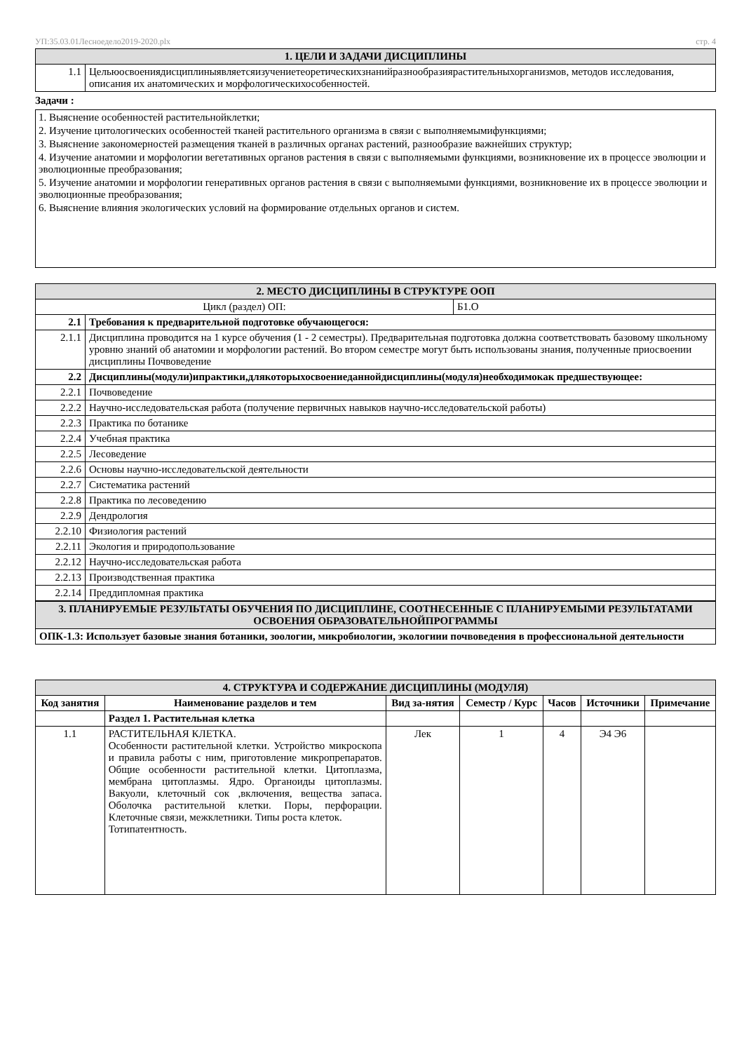УП:35.03.01Лесноеделo2019-2020.plx стр. 4
| 1. ЦЕЛИ И ЗАДАЧИ ДИСЦИПЛИНЫ | |
| 1.1 | Цельюосвоениядисциплиныявляетсяизучениетеоретическихзнанийразнообразиярастительныхорганизмов, методов исследования, описания их анатомических и морфологическихособенностей. |
Задачи :
1. Выяснение особенностей растительнойклетки;
2. Изучение цитологических особенностей тканей растительного организма в связи с выполняемымифункциями;
3. Выяснение закономерностей размещения тканей в различных органах растений, разнообразие важнейших структур;
4. Изучение анатомии и морфологии вегетативных органов растения в связи с выполняемыми функциями, возникновение их в процессе эволюции и эволюционные преобразования;
5. Изучение анатомии и морфологии генеративных органов растения в связи с выполняемыми функциями, возникновение их в процессе эволюции и эволюционные преобразования;
6. Выяснение влияния экологических условий на формирование отдельных органов и систем.
| 2. МЕСТО ДИСЦИПЛИНЫ В СТРУКТУРЕ ООП | | |
| Цикл (раздел) ОП: | | Б1.О |
| 2.1 | Требования к предварительной подготовке обучающегося: | |
| 2.1.1 | Дисциплина проводится на 1 курсе обучения (1 - 2 семестры). Предварительная подготовка должна соответствовать базовому школьному уровню знаний об анатомии и морфологии растений. Во втором семестре могут быть использованы знания, полученные приосвоении дисциплины Почвоведение | |
| 2.2 | Дисциплины(модули)ипрактики,длякоторыхосвоениеданнойдисциплины(модуля)необходимокак предшествующее: | |
| 2.2.1 | Почвоведение | |
| 2.2.2 | Научно-исследовательская работа (получение первичных навыков научно-исследовательской работы) | |
| 2.2.3 | Практика по ботанике | |
| 2.2.4 | Учебная практика | |
| 2.2.5 | Лесоведение | |
| 2.2.6 | Основы научно-исследовательской деятельности | |
| 2.2.7 | Систематика растений | |
| 2.2.8 | Практика по лесоведению | |
| 2.2.9 | Дендрология | |
| 2.2.10 | Физиология растений | |
| 2.2.11 | Экология и природопользование | |
| 2.2.12 | Научно-исследовательская работа | |
| 2.2.13 | Производственная практика | |
| 2.2.14 | Преддипломная практика | |
| 3. ПЛАНИРУЕМЫЕ РЕЗУЛЬТАТЫ ОБУЧЕНИЯ ПО ДИСЦИПЛИНЕ, СООТНЕСЕННЫЕ С ПЛАНИРУЕМЫМИ РЕЗУЛЬТАТАМИ ОСВОЕНИЯ ОБРАЗОВАТЕЛЬНОЙПРОГРАММЫ |
| ОПК-1.3: Использует базовые знания ботаники, зоологии, микробиологии, экологиии почвоведения в профессиональной деятельности |
| 4. СТРУКТУРА И СОДЕРЖАНИЕ ДИСЦИПЛИНЫ (МОДУЛЯ) | | | | | | |
| Код занятия | Наименование разделов и тем | Вид за-нятия | Семестр / Курс | Часов | Источники | Примечание |
| | Раздел 1. Растительная клетка | | | | | |
| 1.1 | РАСТИТЕЛЬНАЯ КЛЕТКА. Особенности растительной клетки. Устройство микроскопа и правила работы с ним, приготовление микропрепаратов. Общие особенности растительной клетки. Цитоплазма, мембрана цитоплазмы. Ядро. Органоиды цитоплазмы. Вакуоли, клеточный сок ,включения, вещества запаса. Оболочка растительной клетки. Поры, перфорации. Клеточные связи, межклетники. Типы роста клеток. Тотипатентность. | Лек | 1 | 4 | Э4 Э6 | |